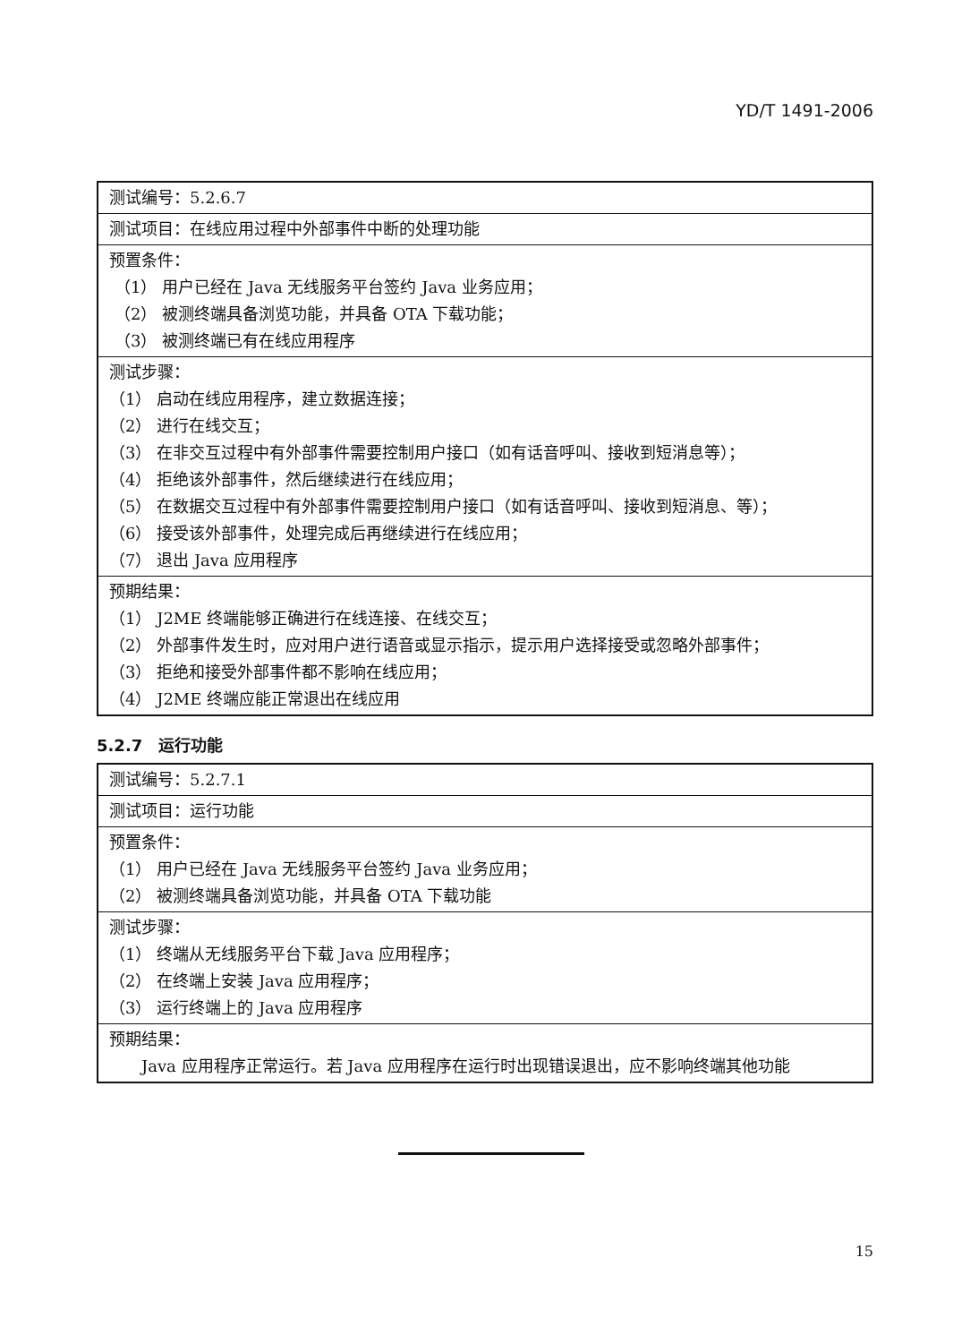YD/T 1491-2006
| 测试编号：5.2.6.7 |
| 测试项目：在线应用过程中外部事件中断的处理功能 |
| 预置条件： （1） 用户已经在 Java 无线服务平台签约 Java 业务应用； （2） 被测终端具备浏览功能，并具备 OTA 下载功能； （3） 被测终端已有在线应用程序 |
| 测试步骤： （1） 启动在线应用程序，建立数据连接； （2） 进行在线交互； （3） 在非交互过程中有外部事件需要控制用户接口（如有话音呼叫、接收到短消息等）； （4） 拒绝该外部事件，然后继续进行在线应用； （5） 在数据交互过程中有外部事件需要控制用户接口（如有话音呼叫、接收到短消息、等）； （6） 接受该外部事件，处理完成后再继续进行在线应用； （7） 退出 Java 应用程序 |
| 预期结果： （1） J2ME 终端能够正确进行在线连接、在线交互； （2） 外部事件发生时，应对用户进行语音或显示指示，提示用户选择接受或忽略外部事件； （3） 拒绝和接受外部事件都不影响在线应用； （4） J2ME 终端应能正常退出在线应用 |
5.2.7　运行功能
| 测试编号：5.2.7.1 |
| 测试项目：运行功能 |
| 预置条件： （1） 用户已经在 Java 无线服务平台签约 Java 业务应用； （2） 被测终端具备浏览功能，并具备 OTA 下载功能 |
| 测试步骤： （1） 终端从无线服务平台下载 Java 应用程序； （2） 在终端上安装 Java 应用程序； （3） 运行终端上的 Java 应用程序 |
| 预期结果： Java 应用程序正常运行。若 Java 应用程序在运行时出现错误退出，应不影响终端其他功能 |
15